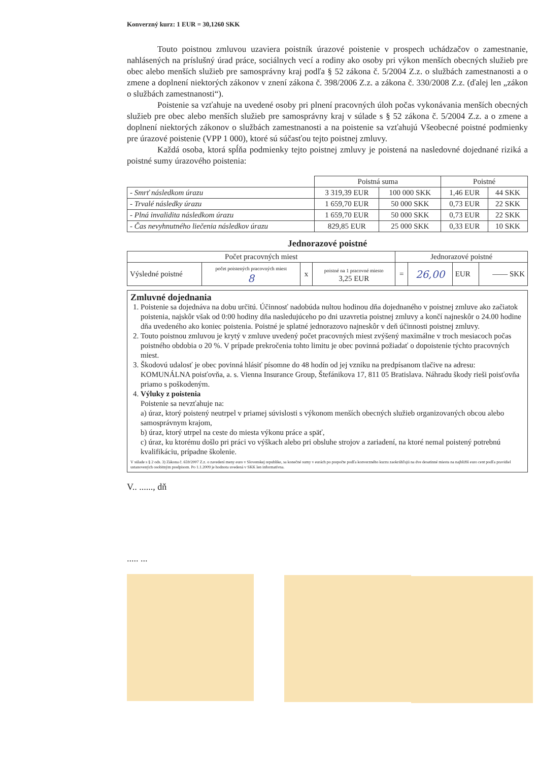Konverzný kurz: 1 EUR = 30,1260 SKK
Touto poistnou zmluvou uzaviera poistník úrazové poistenie v prospech uchádzačov o zamestnanie, nahlásených na príslušný úrad práce, sociálnych vecí a rodiny ako osoby pri výkon menších obecných služieb pre obec alebo menších služieb pre samosprávny kraj podľa § 52 zákona č. 5/2004 Z.z. o službách zamestnanosti a o zmene a doplnení niektorých zákonov v znení zákona č. 398/2006 Z.z. a zákona č. 330/2008 Z.z. (ďalej len „zákon o službách zamestnanosti“).
Poistenie sa vzťahuje na uvedené osoby pri plnení pracovných úloh počas vykonávania menších obecných služieb pre obec alebo menších služieb pre samosprávny kraj v súlade s § 52 zákona č. 5/2004 Z.z. a o zmene a doplnení niektorých zákonov o službách zamestnanosti a na poistenie sa vzťahujú Všeobecné poistné podmienky pre úrazové poistenie (VPP 1 000), ktoré sú súčasťou tejto poistnej zmluvy.
Každá osoba, ktorá spĺňa podmienky tejto poistnej zmluvy je poistená na nasledovné dojednané riziká a poistné sumy úrazového poistenia:
| | Poistná suma | | Poistné | |
| - Smrť následkom úrazu | 3 319,39 EUR | 100 000 SKK | 1,46 EUR | 44 SKK |
| - Trvalé následky úrazu | 1 659,70 EUR | 50 000 SKK | 0,73 EUR | 22 SKK |
| - Plná invalidita následkom úrazu | 1 659,70 EUR | 50 000 SKK | 0,73 EUR | 22 SKK |
| - Čas nevyhnutného liečenia následkov úrazu | 829,85 EUR | 25 000 SKK | 0,33 EUR | 10 SKK |
Jednorazové poistné
| Počet pracovných miest | | | | Jednorazové poistné | | | |
| --- | --- | --- | --- | --- | --- | --- | --- |
| Výsledné poistné | počet poistených pracovných miest 8 | x | poistné na 1 pracovné miesto 3,25 EUR | = | 26,00 | EUR | —— SKK |
Zmluvné dojednania
1. Poistenie sa dojednáva na dobu určitú. Účinnosť nadobúda nultou hodinou dňa dojednaného v poistnej zmluve ako začiatok poistenia, najskôr však od 0:00 hodiny dňa nasledujúceho po dni uzavretia poistnej zmluvy a končí najneskôr o 24.00 hodine dňa uvedeného ako koniec poistenia. Poistné je splatné jednorazovo najneskôr v deň účinnosti poistnej zmluvy.
2. Touto poistnou zmluvou je krytý v zmluve uvedený počet pracovných miest zvýšený maximálne v troch mesiacoch počas poistného obdobia o 20 %. V prípade prekročenia tohto limitu je obec povinná požiadať o dopoistenie týchto pracovných miest.
3. Škodovú udalosť je obec povinná hlásiť písomne do 48 hodín od jej vzniku na predpísanom tlačive na adresu: KOMUNÁLNA poisťovňa, a. s. Vienna Insurance Group, Štefánikova 17, 811 05 Bratislava. Náhradu škody rieši poisťovňa priamo s poškodeným.
4. Výluky z poistenia
Poistenie sa nevzťahuje na:
a) úraz, ktorý poistený neutrpel v priamej súvislosti s výkonom menších obecných služieb organizovaných obcou alebo samosprávnym krajom,
b) úraz, ktorý utrpel na ceste do miesta výkonu práce a späť,
c) úraz, ku ktorému došlo pri práci vo výškach alebo pri obsluhe strojov a zariadení, na ktoré nemal poistený potrebnú kvalifikáciu, prípadne školenie.
V súlade s § 2 ods. 3) Zákona č. 659/2007 Z.z. o zavedení meny euro v Slovenskej republike, sa konečné sumy v eurách po prepočte podľa konverzného kurzu zaokrúhľujú na dve desatinné miesta na najbližší euro cent podľa pravidiel ustanovených osobitným predpisom. Po 1.1.2009 je hodnota uvedená v SKK len informatívna.
V.. ......, dň
..... ...